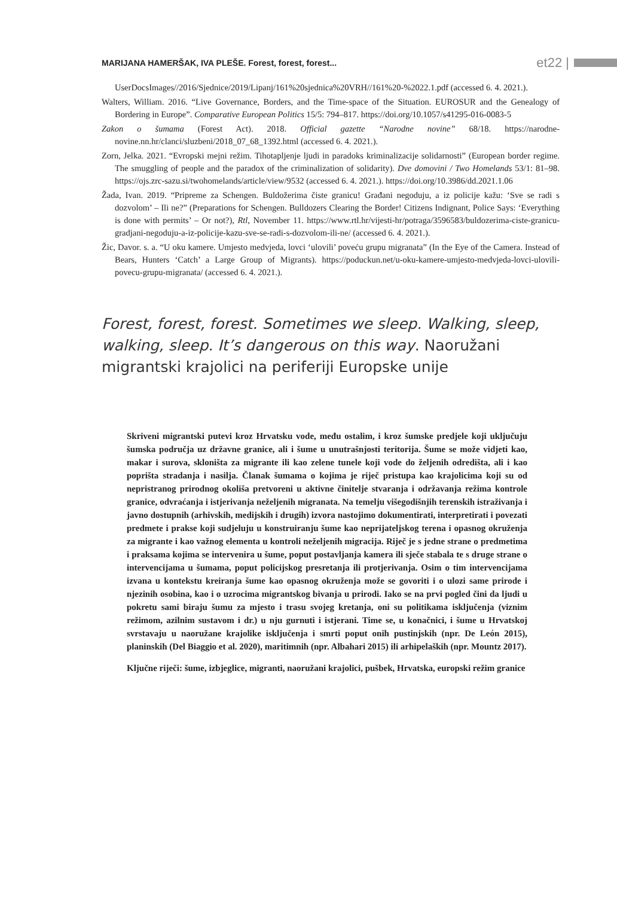MARIJANA HAMERŠAK, IVA PLEŠE. Forest, forest, forest... et22 |
UserDocsImages//2016/Sjednice/2019/Lipanj/161%20sjednica%20VRH//161%20-%2022.1.pdf (accessed 6. 4. 2021.).
Walters, William. 2016. “Live Governance, Borders, and the Time-space of the Situation. EUROSUR and the Genealogy of Bordering in Europe”. Comparative European Politics 15/5: 794–817. https://doi.org/10.1057/s41295-016-0083-5
Zakon o šumama (Forest Act). 2018. Official gazette “Narodne novine” 68/18. https://narodne-novine.nn.hr/clanci/sluzbeni/2018_07_68_1392.html (accessed 6. 4. 2021.).
Zorn, Jelka. 2021. “Evropski mejni režim. Tihotapljenje ljudi in paradoks kriminalizacije solidarnosti” (European border regime. The smuggling of people and the paradox of the criminalization of solidarity). Dve domovini / Two Homelands 53/1: 81–98. https://ojs.zrc-sazu.si/twohomelands/article/view/9532 (accessed 6. 4. 2021.). https://doi.org/10.3986/dd.2021.1.06
Žada, Ivan. 2019. “Pripreme za Schengen. Buldožerima čiste granicu! Građani negoduju, a iz policije kažu: ‘Sve se radi s dozvolom’ – Ili ne?” (Preparations for Schengen. Bulldozers Clearing the Border! Citizens Indignant, Police Says: ‘Everything is done with permits’ – Or not?), Rtl, November 11. https://www.rtl.hr/vijesti-hr/potraga/3596583/buldozerima-ciste-granicu-gradjani-negoduju-a-iz-policije-kazu-sve-se-radi-s-dozvolom-ili-ne/ (accessed 6. 4. 2021.).
Žic, Davor. s. a. “U oku kamere. Umjesto medvjeda, lovci ‘ulovili’ poveću grupu migranata” (In the Eye of the Camera. Instead of Bears, Hunters ‘Catch’ a Large Group of Migrants). https://poduckun.net/u-oku-kamere-umjesto-medvjeda-lovci-ulovili-povecu-grupu-migranata/ (accessed 6. 4. 2021.).
Forest, forest, forest. Sometimes we sleep. Walking, sleep, walking, sleep. It’s dangerous on this way. Naoružani migrantski krajolici na periferiji Europske unije
Skriveni migrantski putevi kroz Hrvatsku vode, među ostalim, i kroz šumske predjele koji uključuju šumska područja uz državne granice, ali i šume u unutrašnjosti teritorija. Šume se može vidjeti kao, makar i surova, skloništa za migrante ili kao zelene tunele koji vode do željenih odredišta, ali i kao poprišta stradanja i nasilja. Članak šumama o kojima je riječ pristupa kao krajolicima koji su od nepristranog prirodnog okoliša pretvoreni u aktivne činitelje stvaranja i održavanja režima kontrole granice, odvraćanja i istjerivanja neželjenih migranata. Na temelju višegodišnjih terenskih istraživanja i javno dostupnih (arhivskih, medijskih i drugih) izvora nastojimo dokumentirati, interpretirati i povezati predmete i prakse koji sudjeluju u konstruiranju šume kao neprijateljskog terena i opasnog okruženja za migrante i kao važnog elementa u kontroli neželjenih migracija. Riječ je s jedne strane o predmetima i praksama kojima se intervenira u šume, poput postavljanja kamera ili sječe stabala te s druge strane o intervencijama u šumama, poput policijskog presretanja ili protjerivanja. Osim o tim intervencijama izvana u kontekstu kreiranja šume kao opasnog okruženja može se govoriti i o ulozi same prirode i njezinih osobina, kao i o uzrocima migrantskog bivanja u prirodi. Iako se na prvi pogled čini da ljudi u pokretu sami biraju šumu za mjesto i trasu svojeg kretanja, oni su politikama isključenja (viznim režimom, azilnim sustavom i dr.) u nju gurnuti i istjerani. Time se, u konačnici, i šume u Hrvatskoj svrstavaju u naoružane krajolike isključenja i smrti poput onih pustinjskih (npr. De León 2015), planinskih (Del Biaggio et al. 2020), maritimnih (npr. Albahari 2015) ili arhipelaških (npr. Mountz 2017).
Ključne riječi: šume, izbjeglice, migranti, naoružani krajolici, pušbek, Hrvatska, europski režim granice